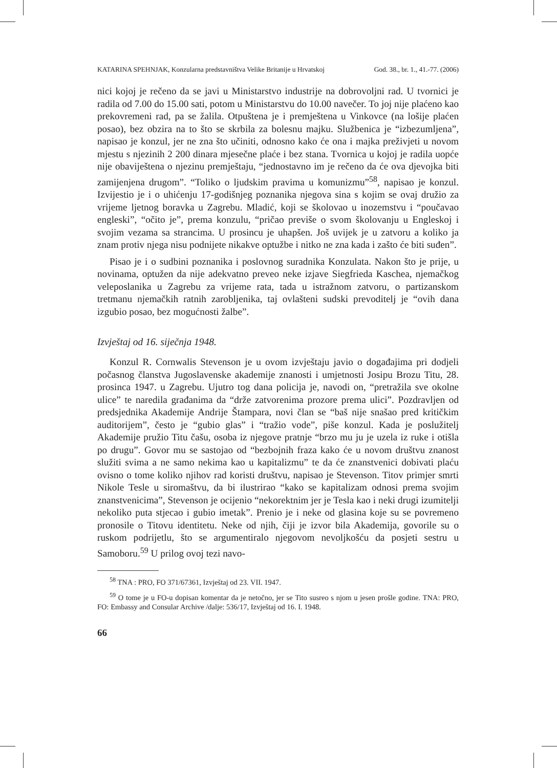KATARINA SPEHNJAK, Konzularna predstavništva Velike Britanije u Hrvatskoj God. 38., br. 1., 41.-77. (2006)
nici kojoj je rečeno da se javi u Ministarstvo industrije na dobrovoljni rad. U tvornici je radila od 7.00 do 15.00 sati, potom u Ministarstvu do 10.00 navečer. To joj nije plaćeno kao prekovremeni rad, pa se žalila. Otpuštena je i premještena u Vinkovce (na lošije plaćen posao), bez obzira na to što se skrbila za bolesnu majku. Službenica je “izbezumljena”, napisao je konzul, jer ne zna što učiniti, odnosno kako će ona i majka preživjeti u novom mjestu s njezinih 2 200 dinara mjesečne plaće i bez stana. Tvornica u kojoj je radila uopće nije obaviještena o njezinu premještaju, “jednostavno im je rečeno da će ova djevojka biti zamijenjena drugom”. “Toliko o ljudskim pravima u komunizmu”<sup>58</sup>, napisao je konzul. Izvijestio je i o uhićenju 17-godišnjeg poznanika njegova sina s kojim se ovaj družio za vrijeme ljetnog boravka u Zagrebu. Mladić, koji se školovao u inozemstvu i “poučavao engleski”, “očito je”, prema konzulu, “pričao previše o svom školovanju u Engleskoj i svojim vezama sa strancima. U prosincu je uhapšen. Još uvijek je u zatvoru a koliko ja znam protiv njega nisu podnijete nikakve optužbe i nitko ne zna kada i zašto će biti suđen”.
Pisao je i o sudbini poznanika i poslovnog suradnika Konzulata. Nakon što je prije, u novinama, optužen da nije adekvatno preveo neke izjave Siegfrieda Kaschea, njemačkog veleposlanika u Zagrebu za vrijeme rata, tada u istražnom zatvoru, o partizanskom tretmanu njemačkih ratnih zarobljenika, taj ovlašteni sudski prevoditelj je “ovih dana izgubio posao, bez mogućnosti žalbe”.
Izvještaj od 16. siječnja 1948.
Konzul R. Cornwalis Stevenson je u ovom izvještaju javio o događajima pri dodjeli počasnog članstva Jugoslavenske akademije znanosti i umjetnosti Josipu Brozu Titu, 28. prosinca 1947. u Zagrebu. Ujutro tog dana policija je, navodi on, “pretražila sve okolne ulice” te naredila građanima da “drže zatvorenima prozore prema ulici”. Pozdravljen od predsjednika Akademije Andrije Štampara, novi član se “baš nije snašao pred kritičkim auditorijem”, često je “gubio glas” i “tražio vode”, piše konzul. Kada je poslužitelj Akademije pružio Titu čašu, osoba iz njegove pratnje “brzo mu ju je uzela iz ruke i otišla po drugu”. Govor mu se sastojao od “bezbojnih fraza kako će u novom društvu znanost služiti svima a ne samo nekima kao u kapitalizmu” te da će znanstvenici dobivati plaću ovisno o tome koliko njihov rad koristi društvu, napisao je Stevenson. Titov primjer smrti Nikole Tesle u siromaštvu, da bi ilustrirao “kako se kapitalizam odnosi prema svojim znanstvenicima”, Stevenson je ocijenio “nekorektnim jer je Tesla kao i neki drugi izumitelji nekoliko puta stjecao i gubio imetak”. Prenio je i neke od glasina koje su se povremeno pronosile o Titovu identitetu. Neke od njih, čiji je izvor bila Akademija, govorile su o ruskom podrijetlu, što se argumentiralo njegovom nevoljkošću da posjeti sestru u Samoboru.<sup>59</sup> U prilog ovoj tezi navo-
<sup>58</sup> TNA : PRO, FO 371/67361, Izvještaj od 23. VII. 1947.
<sup>59</sup> O tome je u FO-u dopisan komentar da je netočno, jer se Tito susreo s njom u jesen prošle godine. TNA: PRO, FO: Embassy and Consular Archive /dalje: 536/17, Izvještaj od 16. I. 1948.
66